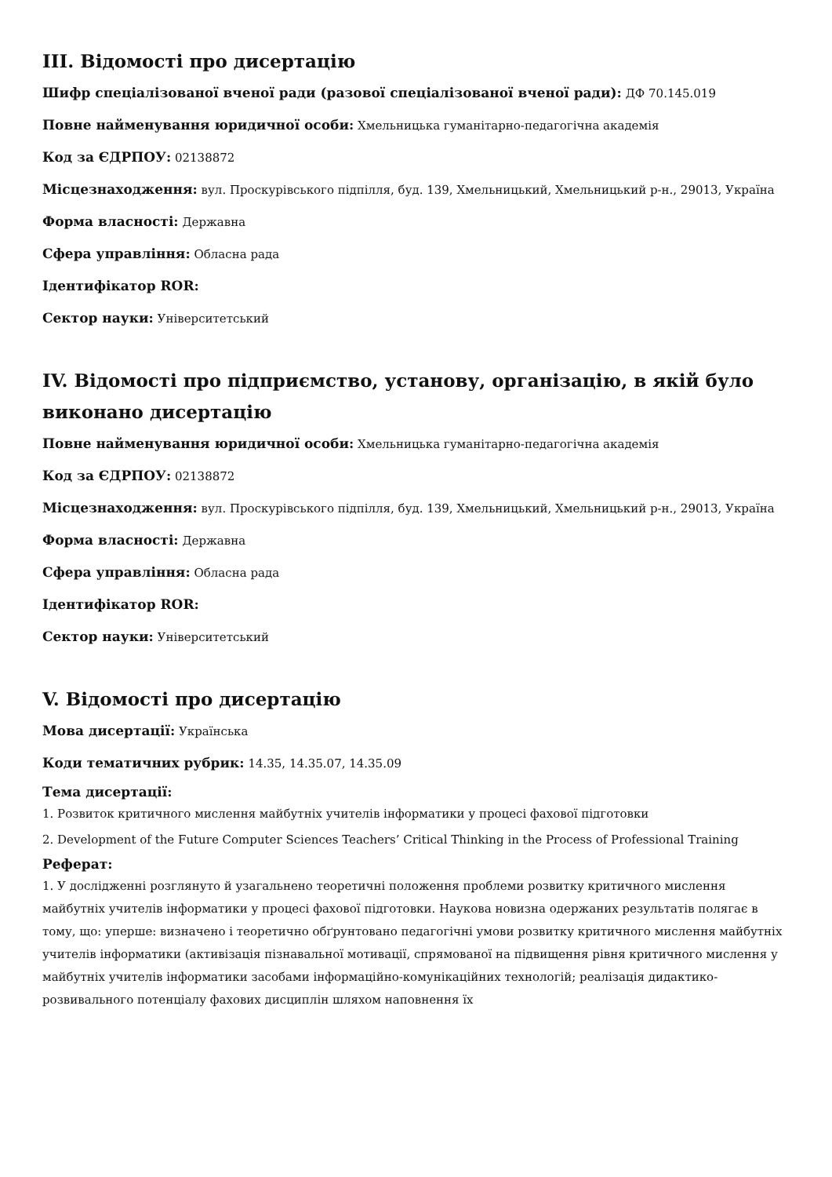III. Відомості про дисертацію
Шифр спеціалізованої вченої ради (разової спеціалізованої вченої ради): ДФ 70.145.019
Повне найменування юридичної особи: Хмельницька гуманітарно-педагогічна академія
Код за ЄДРПОУ: 02138872
Місцезнаходження: вул. Проскурівського підпілля, буд. 139, Хмельницький, Хмельницький р-н., 29013, Україна
Форма власності: Державна
Сфера управління: Обласна рада
Ідентифікатор ROR:
Сектор науки: Університетський
IV. Відомості про підприємство, установу, організацію, в якій було виконано дисертацію
Повне найменування юридичної особи: Хмельницька гуманітарно-педагогічна академія
Код за ЄДРПОУ: 02138872
Місцезнаходження: вул. Проскурівського підпілля, буд. 139, Хмельницький, Хмельницький р-н., 29013, Україна
Форма власності: Державна
Сфера управління: Обласна рада
Ідентифікатор ROR:
Сектор науки: Університетський
V. Відомості про дисертацію
Мова дисертації: Українська
Коди тематичних рубрик: 14.35, 14.35.07, 14.35.09
Тема дисертації:
1. Розвиток критичного мислення майбутніх учителів інформатики у процесі фахової підготовки
2. Development of the Future Computer Sciences Teachers’ Critical Thinking in the Process of Professional Training
Реферат:
1. У дослідженні розглянуто й узагальнено теоретичні положення проблеми розвитку критичного мислення майбутніх учителів інформатики у процесі фахової підготовки. Наукова новизна одержаних результатів полягає в тому, що: уперше: визначено і теоретично обґрунтовано педагогічні умови розвитку критичного мислення майбутніх учителів інформатики (активізація пізнавальної мотивації, спрямованої на підвищення рівня критичного мислення у майбутніх учителів інформатики засобами інформаційно-комунікаційних технологій; реалізація дидактико-розвивального потенціалу фахових дисциплін шляхом наповнення їх